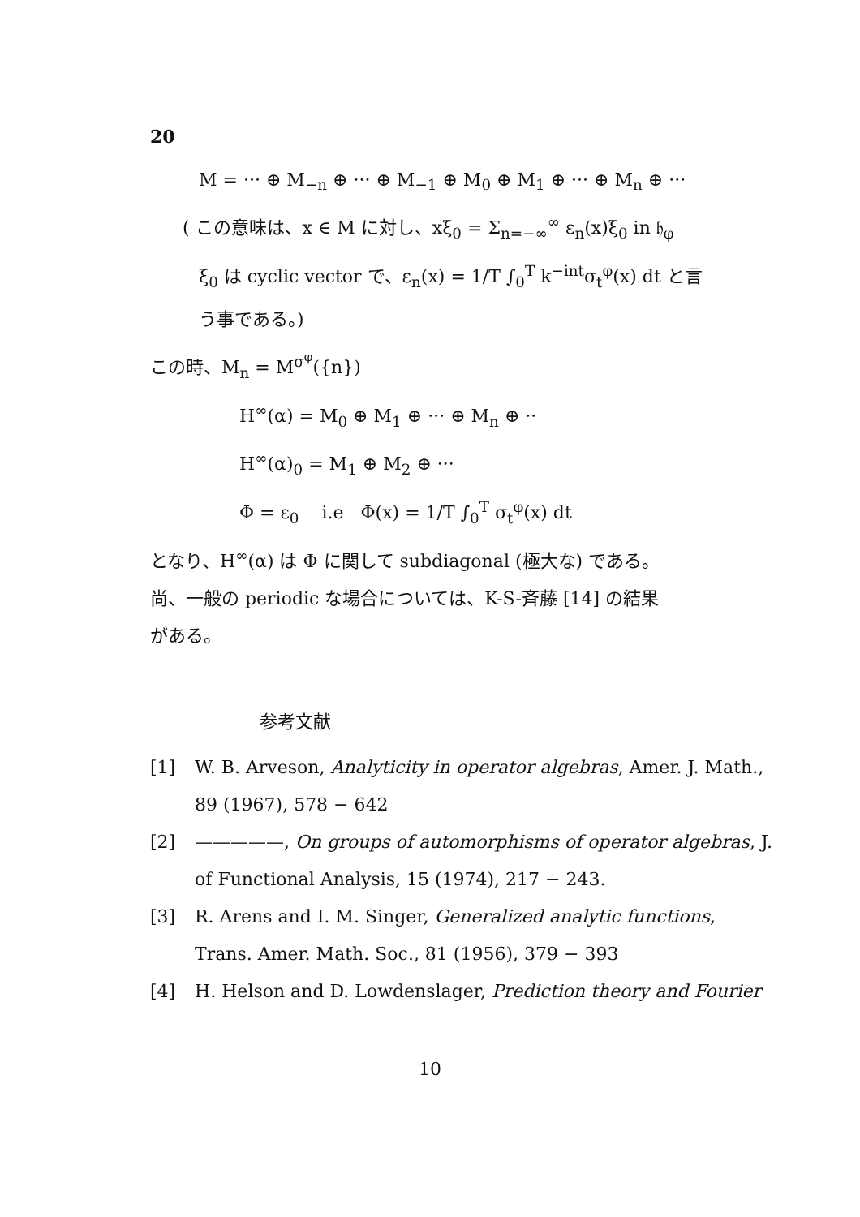20
M = ··· ⊕ M<sub>−n</sub> ⊕ ··· ⊕ M<sub>−1</sub> ⊕ M<sub>0</sub> ⊕ M<sub>1</sub> ⊕ ··· ⊕ M<sub>n</sub> ⊕ ···
( この意味は、x ∈ M に対し、xξ<sub>0</sub> = Σ<sub>n=−∞</sub><sup>∞</sup> ε<sub>n</sub>(x)ξ<sub>0</sub> in 𝔥<sub>φ</sub>
ξ<sub>0</sub> は cyclic vector で、ε<sub>n</sub>(x) = 1/T ∫<sub>0</sub><sup>T</sup> k<sup>−int</sup>σ<sub>t</sub><sup>φ</sup>(x) dt と言
う事である。)
この時、M<sub>n</sub> = M<sup>σ<sup>φ</sup></sup>({n})
H<sup>∞</sup>(α) = M<sub>0</sub> ⊕ M<sub>1</sub> ⊕ ··· ⊕ M<sub>n</sub> ⊕ ··
H<sup>∞</sup>(α)<sub>0</sub> = M<sub>1</sub> ⊕ M<sub>2</sub> ⊕ ···
Φ = ε<sub>0</sub> i.e Φ(x) = 1/T ∫<sub>0</sub><sup>T</sup> σ<sub>t</sub><sup>φ</sup>(x) dt
となり、H<sup>∞</sup>(α) は Φ に関して subdiagonal (極大な) である。
尚、一般の periodic な場合については、K-S-斉藤 [14] の結果
がある。
参考文献
[1] W. B. Arveson, Analyticity in operator algebras, Amer. J. Math., 89 (1967), 578 − 642
[2] —————, On groups of automorphisms of operator algebras, J. of Functional Analysis, 15 (1974), 217 − 243.
[3] R. Arens and I. M. Singer, Generalized analytic functions, Trans. Amer. Math. Soc., 81 (1956), 379 − 393
[4] H. Helson and D. Lowdenslager, Prediction theory and Fourier
10